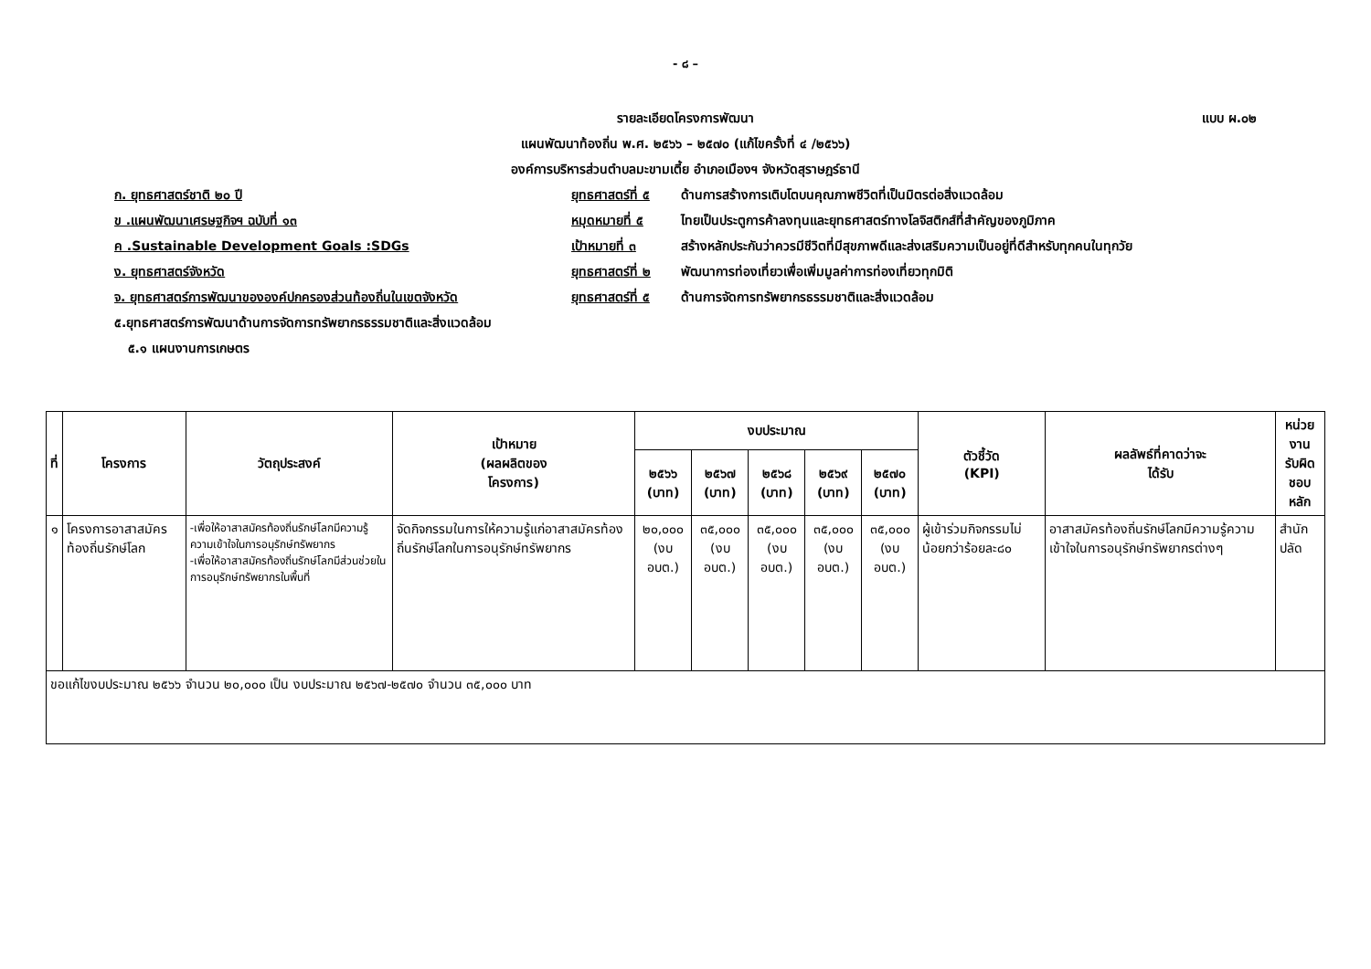- ๘ –
แบบ ผ.๐๒
รายละเอียดโครงการพัฒนา
แผนพัฒนาท้องถิ่น พ.ศ. ๒๕๖๖ – ๒๕๗๐ (แก้ไขครั้งที่ ๔ /๒๕๖๖)
องค์การบริหารส่วนตำบลมะขามเตี้ย อำเภอเมืองฯ จังหวัดสุราษฎร์ธานี
ก. ยุทธศาสตร์ชาติ ๒๐ ปี ยุทธศาสตร์ที่ ๕ ด้านการสร้างการเติบโตบนคุณภาพชีวิตที่เป็นมิตรต่อสิ่งแวดล้อม
ข .แผนพัฒนาเศรษฐกิจฯ ฉบับที่ ๑๓ หมุดหมายที่ ๕ ไทยเป็นประตูการค้าลงทุนและยุทธศาสตร์ทางโลจิสติกส์ที่สำคัญของภูมิภาค
ค .Sustainable Development Goals :SDGs เป้าหมายที่ ๓ สร้างหลักประกันว่าควรมีชีวิตที่มีสุขภาพดีและส่งเสริมความเป็นอยู่ที่ดีสำหรับทุกคนในทุกวัย
ง. ยุทธศาสตร์จังหวัด ยุทธศาสตร์ที่ ๒ พัฒนาการท่องเที่ยวเพื่อเพิ่มมูลค่าการท่องเที่ยวทุกมิติ
จ. ยุทธศาสตร์การพัฒนาขององค์ปกครองส่วนท้องถิ่นในเขตจังหวัด ยุทธศาสตร์ที่ ๕ ด้านการจัดการทรัพยากรธรรมชาติและสิ่งแวดล้อม
๕.ยุทธศาสตร์การพัฒนาด้านการจัดการทรัพยากรธรรมชาติและสิ่งแวดล้อม
๕.๑ แผนงานการเกษตร
| ที่ | โครงการ | วัตถุประสงค์ | เป้าหมาย (ผลผลิตของ โครงการ) | งบประมาณ | | | | | ตัวชี้วัด (KPI) | ผลลัพธ์ที่คาดว่าจะ ได้รับ | หน่วยงาน รับผิดชอบ หลัก |
| --- | --- | --- | --- | --- | --- | --- | --- | --- | --- | --- | --- |
| | | | | ๒๕๖๖ (บาท) | ๒๕๖๗ (บาท) | ๒๕๖๘ (บาท) | ๒๕๖๙ (บาท) | ๒๕๗๐ (บาท) | | | |
| ๑ | โครงการอาสาสมัครท้องถิ่นรักษ์โลก | -เพื่อให้อาสาสมัครท้องถิ่นรักษ์โลกมีความรู้ความเข้าใจในการอนุรักษ์ทรัพยากร -เพื่อให้อาสาสมัครท้องถิ่นรักษ์โลกมีส่วนช่วยในการอนุรักษ์ทรัพยากรในพื้นที่ | จัดกิจกรรมในการให้ความรู้แก่อาสาสมัครท้องถิ่นรักษ์โลกในการอนุรักษ์ทรัพยากร | ๒๐,๐๐๐ (งบ อบต.) | ๓๕,๐๐๐ (งบ อบต.) | ๓๕,๐๐๐ (งบ อบต.) | ๓๕,๐๐๐ (งบ อบต.) | ๓๕,๐๐๐ (งบ อบต.) | ผู้เข้าร่วมกิจกรรมไม่น้อยกว่าร้อยละ๘๐ | อาสาสมัครท้องถิ่นรักษ์โลกมีความรู้ความเข้าใจในการอนุรักษ์ทรัพยากรต่างๆ | สำนักปลัด |
| ขอแก้ไขงบประมาณ ๒๕๖๖ จำนวน ๒๐,๐๐๐ เป็น งบประมาณ ๒๕๖๗-๒๕๗๐ จำนวน ๓๕,๐๐๐ บาท | | | | | | | | | | | |